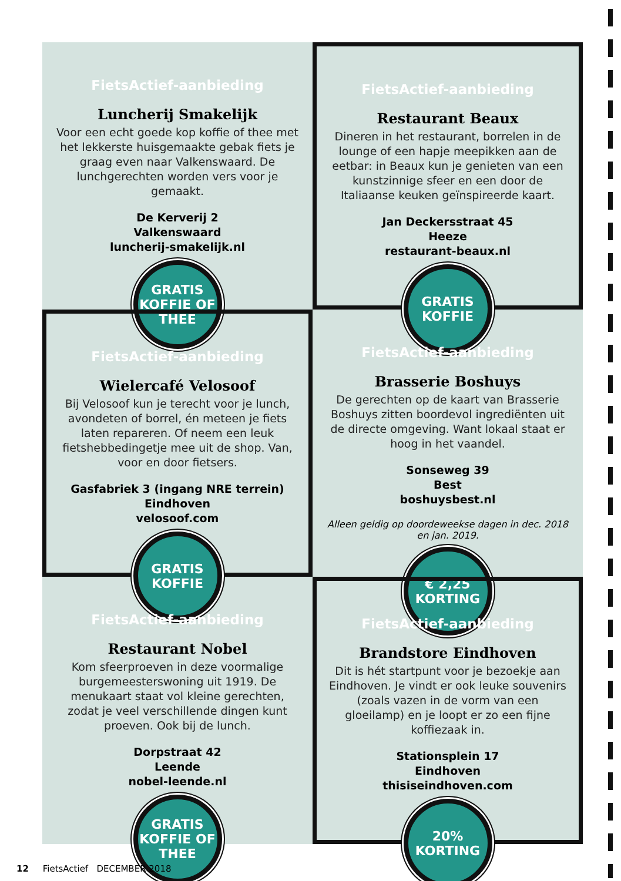FietsActief-aanbieding
Luncherij Smakelijk
Voor een echt goede kop koffie of thee met het lekkerste huisgemaakte gebak fiets je graag even naar Valkenswaard. De lunchgerechten worden vers voor je gemaakt.
De Kerverij 2
Valkenswaard
luncherij-smakelijk.nl
GRATIS
KOFFIE OF
THEE
FietsActief-aanbieding
Restaurant Beaux
Dineren in het restaurant, borrelen in de lounge of een hapje meepikken aan de eetbar: in Beaux kun je genieten van een kunstzinnige sfeer en een door de Italiaanse keuken geïnspireerde kaart.
Jan Deckersstraat 45
Heeze
restaurant-beaux.nl
GRATIS
KOFFIE
FietsActief-aanbieding
Wielercafé Velosoof
Bij Velosoof kun je terecht voor je lunch, avondeten of borrel, én meteen je fiets laten repareren. Of neem een leuk fietshebbedingetje mee uit de shop. Van, voor en door fietsers.
Gasfabriek 3 (ingang NRE terrein)
Eindhoven
velosoof.com
GRATIS
KOFFIE
FietsActief-aanbieding
Brasserie Boshuys
De gerechten op de kaart van Brasserie Boshuys zitten boordevol ingrediënten uit de directe omgeving. Want lokaal staat er hoog in het vaandel.
Sonseweg 39
Best
boshuysbest.nl
Alleen geldig op doordeweekse dagen in dec. 2018 en jan. 2019.
€ 2,25
KORTING
FietsActief-aanbieding
Restaurant Nobel
Kom sfeerproeven in deze voormalige burgemeesterswoning uit 1919. De menukaart staat vol kleine gerechten, zodat je veel verschillende dingen kunt proeven. Ook bij de lunch.
Dorpstraat 42
Leende
nobel-leende.nl
GRATIS
KOFFIE OF
THEE
FietsActief-aanbieding
Brandstore Eindhoven
Dit is hét startpunt voor je bezoekje aan Eindhoven. Je vindt er ook leuke souvenirs (zoals vazen in de vorm van een gloeilamp) en je loopt er zo een fijne koffiezaak in.
Stationsplein 17
Eindhoven
thisiseindhoven.com
20%
KORTING
12 FietsActief DECEMBER 2018